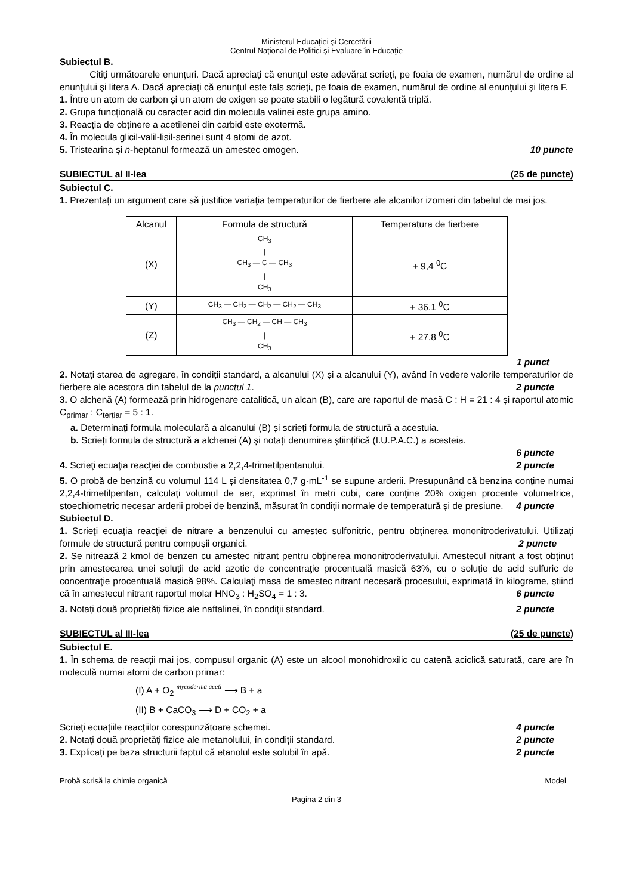Ministerul Educaţiei şi Cercetării
Centrul Naţional de Politici şi Evaluare în Educaţie
Subiectul B.
Citiţi următoarele enunţuri. Dacă apreciaţi că enunţul este adevărat scrieţi, pe foaia de examen, numărul de ordine al enunţului şi litera A. Dacă apreciaţi că enunţul este fals scrieţi, pe foaia de examen, numărul de ordine al enunţului şi litera F.
1. Între un atom de carbon și un atom de oxigen se poate stabili o legătură covalentă triplă.
2. Grupa funcțională cu caracter acid din molecula valinei este grupa amino.
3. Reacția de obținere a acetilenei din carbid este exotermă.
4. În molecula glicil-valil-lisil-serinei sunt 4 atomi de azot.
5. Tristearina și n-heptanul formează un amestec omogen. 10 puncte
SUBIECTUL al II-lea (25 de puncte)
Subiectul C.
1. Prezentați un argument care să justifice variaţia temperaturilor de fierbere ale alcanilor izomeri din tabelul de mai jos.
| Alcanul | Formula de structură | Temperatura de fierbere |
| --- | --- | --- |
| (X) | CH<sub>3</sub> / CH<sub>3</sub> — C — CH<sub>3</sub> / CH<sub>3</sub> | + 9,4 <sup>0</sup>C |
| (Y) | CH<sub>3</sub> — CH<sub>2</sub> — CH<sub>2</sub> — CH<sub>2</sub> — CH<sub>3</sub> | + 36,1 <sup>0</sup>C |
| (Z) | CH<sub>3</sub> — CH<sub>2</sub> — CH — CH<sub>3</sub> / CH<sub>3</sub> | + 27,8 <sup>0</sup>C |
1 punct
2. Notați starea de agregare, în condiții standard, a alcanului (X) și a alcanului (Y), având în vedere valorile temperaturilor de fierbere ale acestora din tabelul de la punctul 1. 2 puncte
3. O alchenă (A) formează prin hidrogenare catalitică, un alcan (B), care are raportul de masă C : H = 21 : 4 și raportul atomic C<sub>primar</sub> : C<sub>terțiar</sub> = 5 : 1.
a. Determinați formula moleculară a alcanului (B) și scrieți formula de structură a acestuia.
b. Scrieți formula de structură a alchenei (A) și notați denumirea științifică (I.U.P.A.C.) a acesteia.
6 puncte
4. Scrieţi ecuaţia reacţiei de combustie a 2,2,4-trimetilpentanului. 2 puncte
5. O probă de benzină cu volumul 114 L și densitatea 0,7 g·mL<sup>-1</sup> se supune arderii. Presupunând că benzina conține numai 2,2,4-trimetilpentan, calculaţi volumul de aer, exprimat în metri cubi, care conţine 20% oxigen procente volumetrice, stoechiometric necesar arderii probei de benzină, măsurat în condiţii normale de temperatură și de presiune. 4 puncte
Subiectul D.
1. Scrieţi ecuaţia reacţiei de nitrare a benzenului cu amestec sulfonitric, pentru obținerea mononitroderivatului. Utilizați formule de structură pentru compușii organici. 2 puncte
2. Se nitrează 2 kmol de benzen cu amestec nitrant pentru obținerea mononitroderivatului. Amestecul nitrant a fost obținut prin amestecarea unei soluții de acid azotic de concentraţie procentuală masică 63%, cu o soluție de acid sulfuric de concentraţie procentuală masică 98%. Calculaţi masa de amestec nitrant necesară procesului, exprimată în kilograme, știind că în amestecul nitrant raportul molar HNO<sub>3</sub> : H<sub>2</sub>SO<sub>4</sub> = 1 : 3. 6 puncte
3. Notați două proprietăți fizice ale naftalinei, în condiții standard. 2 puncte
SUBIECTUL al III-lea (25 de puncte)
Subiectul E.
1. În schema de reacții mai jos, compusul organic (A) este un alcool monohidroxilic cu catenă aciclică saturată, care are în moleculă numai atomi de carbon primar:
(I) A + O<sub>2</sub> mycoderma aceti ⟶ B + a
(II) B + CaCO<sub>3</sub> ⟶ D + CO<sub>2</sub> + a
Scrieți ecuațiile reacțiilor corespunzătoare schemei. 4 puncte
2. Notați două proprietăți fizice ale metanolului, în condiții standard. 2 puncte
3. Explicați pe baza structurii faptul că etanolul este solubil în apă. 2 puncte
Probă scrisă la chimie organică Model
Pagina 2 din 3